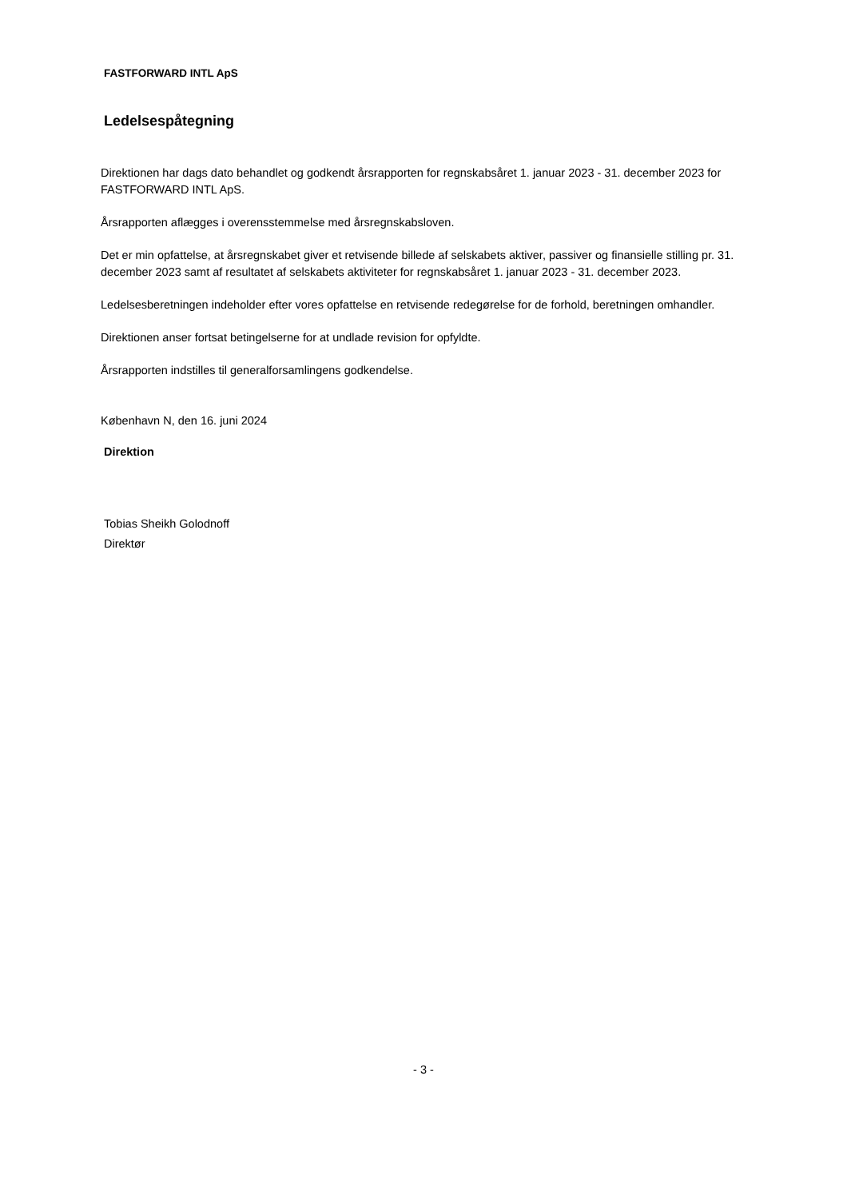FASTFORWARD INTL ApS
Ledelsespåtegning
Direktionen har dags dato behandlet og godkendt årsrapporten for regnskabsåret 1. januar 2023 - 31. december 2023 for FASTFORWARD INTL ApS.
Årsrapporten aflægges i overensstemmelse med årsregnskabsloven.
Det er min opfattelse, at årsregnskabet giver et retvisende billede af selskabets aktiver, passiver og finansielle stilling pr. 31. december 2023 samt af resultatet af selskabets aktiviteter for regnskabsåret 1. januar 2023 - 31. december 2023.
Ledelsesberetningen indeholder efter vores opfattelse en retvisende redegørelse for de forhold, beretningen omhandler.
Direktionen anser fortsat betingelserne for at undlade revision for opfyldte.
Årsrapporten indstilles til generalforsamlingens godkendelse.
København N, den 16. juni 2024
Direktion
Tobias Sheikh Golodnoff
Direktør
- 3 -